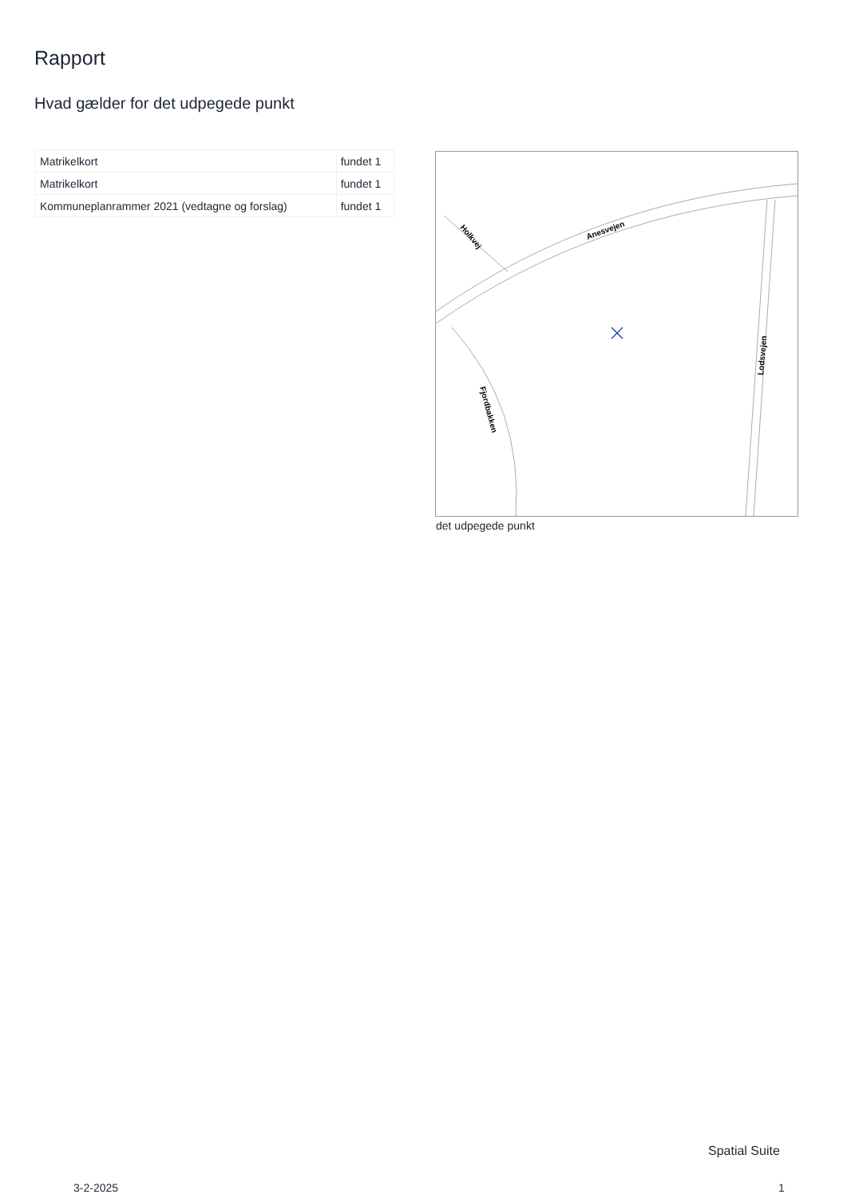Rapport
Hvad gælder for det udpegede punkt
| Matrikelkort | fundet 1 |
| Matrikelkort | fundet 1 |
| Kommuneplanrammer 2021 (vedtagne og forslag) | fundet 1 |
Anesvejen
Holkvej
Fjordbakken
Lodsvejen
det udpegede punkt
Spatial Suite
3-2-2025 1